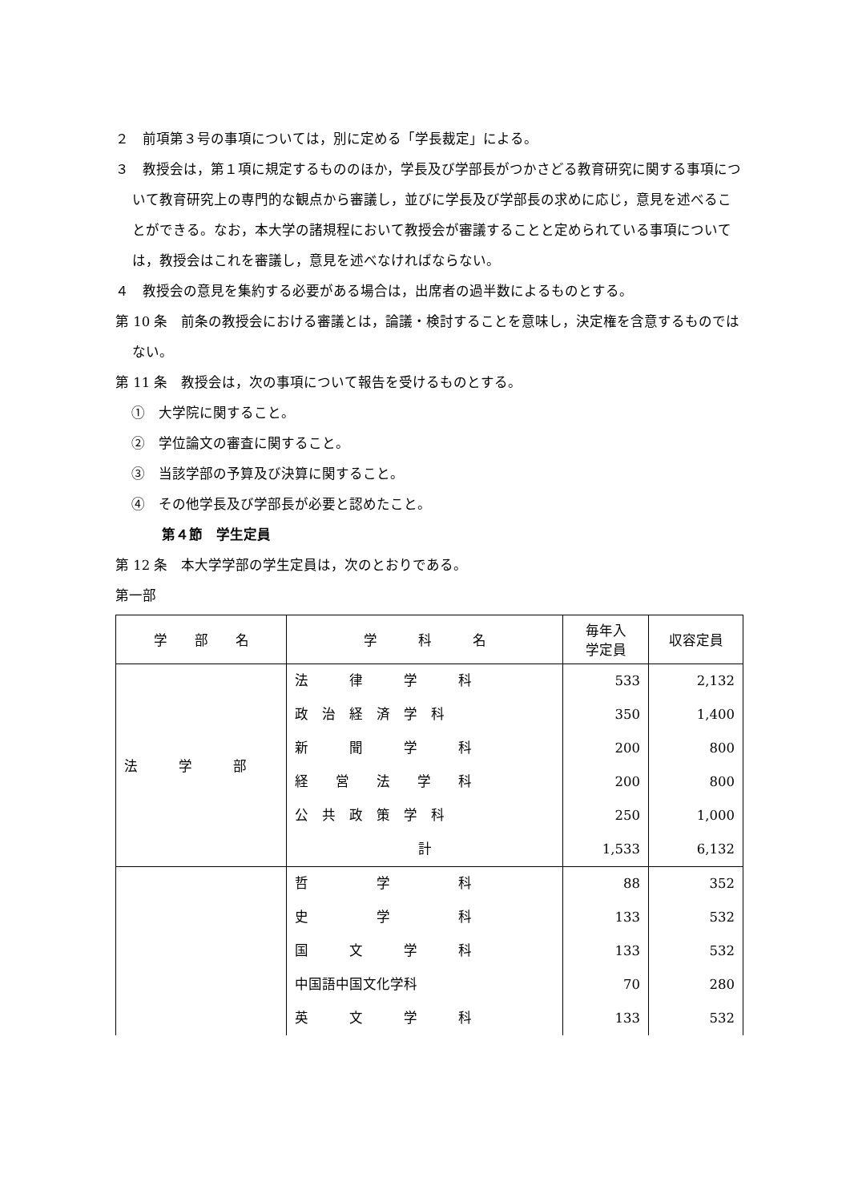２　前項第３号の事項については，別に定める「学長裁定」による。
３　教授会は，第１項に規定するもののほか，学長及び学部長がつかさどる教育研究に関する事項について教育研究上の専門的な観点から審議し，並びに学長及び学部長の求めに応じ，意見を述べることができる。なお，本大学の諸規程において教授会が審議することと定められている事項については，教授会はこれを審議し，意見を述べなければならない。
４　教授会の意見を集約する必要がある場合は，出席者の過半数によるものとする。
第 10 条　前条の教授会における審議とは，論議・検討することを意味し，決定権を含意するものではない。
第 11 条　教授会は，次の事項について報告を受けるものとする。
①　大学院に関すること。
②　学位論文の審査に関すること。
③　当該学部の予算及び決算に関すること。
④　その他学長及び学部長が必要と認めたこと。
第４節　学生定員
第 12 条　本大学学部の学生定員は，次のとおりである。
第一部
| 学 部 名 | 学 科 名 | 毎年入 学定員 | 収容定員 |
| --- | --- | --- | --- |
| 法 学 部 | 法 律 学 科 政 治 経 済 学 科 新 聞 学 科 経 営 法 学 科 公 共 政 策 学 科 計 | 533 350 200 200 250 1,533 | 2,132 1,400 800 800 1,000 6,132 |
| | 哲 学 科 史 学 科 国 文 学 科 中国語中国文化学科 英 文 学 科 | 88 133 133 70 133 | 352 532 532 280 532 |